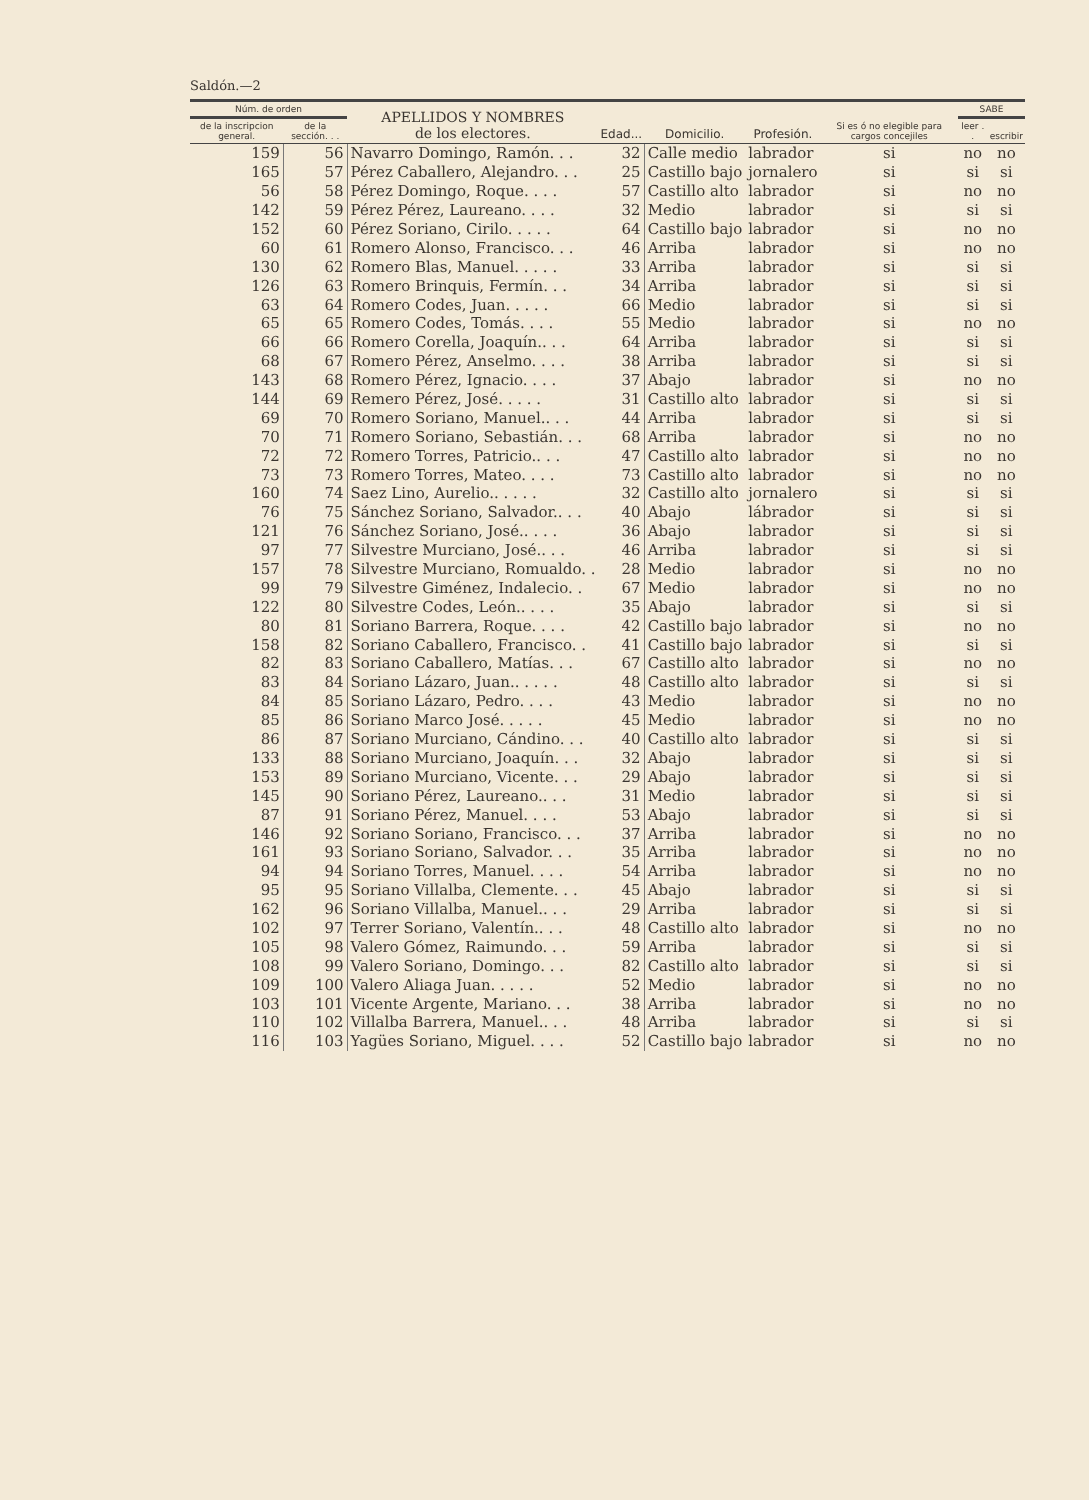Saldón.—2
| Núm. de orden | | APELLIDOS Y NOMBRES de los electores. | Edad... | Domicilio. | Profesión. | Si es ó no elegible para cargos concejiles | SABE | |
| --- | --- | --- | --- | --- | --- | --- | --- | --- |
| de la inscripcion general. | de la sección. . . | | | | | | leer . . | escribir |
| 159 | 56 | Navarro Domingo, Ramón. . . | 32 | Calle medio | labrador | si | no | no |
| 165 | 57 | Pérez Caballero, Alejandro. . . | 25 | Castillo bajo | jornalero | si | si | si |
| 56 | 58 | Pérez Domingo, Roque. . . . | 57 | Castillo alto | labrador | si | no | no |
| 142 | 59 | Pérez Pérez, Laureano. . . . | 32 | Medio | labrador | si | si | si |
| 152 | 60 | Pérez Soriano, Cirilo. . . . . | 64 | Castillo bajo | labrador | si | no | no |
| 60 | 61 | Romero Alonso, Francisco. . . | 46 | Arriba | labrador | si | no | no |
| 130 | 62 | Romero Blas, Manuel. . . . . | 33 | Arriba | labrador | si | si | si |
| 126 | 63 | Romero Brinquis, Fermín. . . | 34 | Arriba | labrador | si | si | si |
| 63 | 64 | Romero Codes, Juan. . . . . | 66 | Medio | labrador | si | si | si |
| 65 | 65 | Romero Codes, Tomás. . . . | 55 | Medio | labrador | si | no | no |
| 66 | 66 | Romero Corella, Joaquín.. . . | 64 | Arriba | labrador | si | si | si |
| 68 | 67 | Romero Pérez, Anselmo. . . . | 38 | Arriba | labrador | si | si | si |
| 143 | 68 | Romero Pérez, Ignacio. . . . | 37 | Abajo | labrador | si | no | no |
| 144 | 69 | Remero Pérez, José. . . . . | 31 | Castillo alto | labrador | si | si | si |
| 69 | 70 | Romero Soriano, Manuel.. . . | 44 | Arriba | labrador | si | si | si |
| 70 | 71 | Romero Soriano, Sebastián. . . | 68 | Arriba | labrador | si | no | no |
| 72 | 72 | Romero Torres, Patricio.. . . | 47 | Castillo alto | labrador | si | no | no |
| 73 | 73 | Romero Torres, Mateo. . . . | 73 | Castillo alto | labrador | si | no | no |
| 160 | 74 | Saez Lino, Aurelio.. . . . . | 32 | Castillo alto | jornalero | si | si | si |
| 76 | 75 | Sánchez Soriano, Salvador.. . . | 40 | Abajo | lábrador | si | si | si |
| 121 | 76 | Sánchez Soriano, José.. . . . | 36 | Abajo | labrador | si | si | si |
| 97 | 77 | Silvestre Murciano, José.. . . | 46 | Arriba | labrador | si | si | si |
| 157 | 78 | Silvestre Murciano, Romualdo. . | 28 | Medio | labrador | si | no | no |
| 99 | 79 | Silvestre Giménez, Indalecio. . | 67 | Medio | labrador | si | no | no |
| 122 | 80 | Silvestre Codes, León.. . . . | 35 | Abajo | labrador | si | si | si |
| 80 | 81 | Soriano Barrera, Roque. . . . | 42 | Castillo bajo | labrador | si | no | no |
| 158 | 82 | Soriano Caballero, Francisco. . | 41 | Castillo bajo | labrador | si | si | si |
| 82 | 83 | Soriano Caballero, Matías. . . | 67 | Castillo alto | labrador | si | no | no |
| 83 | 84 | Soriano Lázaro, Juan.. . . . . | 48 | Castillo alto | labrador | si | si | si |
| 84 | 85 | Soriano Lázaro, Pedro. . . . | 43 | Medio | labrador | si | no | no |
| 85 | 86 | Soriano Marco José. . . . . | 45 | Medio | labrador | si | no | no |
| 86 | 87 | Soriano Murciano, Cándino. . . | 40 | Castillo alto | labrador | si | si | si |
| 133 | 88 | Soriano Murciano, Joaquín. . . | 32 | Abajo | labrador | si | si | si |
| 153 | 89 | Soriano Murciano, Vicente. . . | 29 | Abajo | labrador | si | si | si |
| 145 | 90 | Soriano Pérez, Laureano.. . . | 31 | Medio | labrador | si | si | si |
| 87 | 91 | Soriano Pérez, Manuel. . . . | 53 | Abajo | labrador | si | si | si |
| 146 | 92 | Soriano Soriano, Francisco. . . | 37 | Arriba | labrador | si | no | no |
| 161 | 93 | Soriano Soriano, Salvador. . . | 35 | Arriba | labrador | si | no | no |
| 94 | 94 | Soriano Torres, Manuel. . . . | 54 | Arriba | labrador | si | no | no |
| 95 | 95 | Soriano Villalba, Clemente. . . | 45 | Abajo | labrador | si | si | si |
| 162 | 96 | Soriano Villalba, Manuel.. . . | 29 | Arriba | labrador | si | si | si |
| 102 | 97 | Terrer Soriano, Valentín.. . . | 48 | Castillo alto | labrador | si | no | no |
| 105 | 98 | Valero Gómez, Raimundo. . . | 59 | Arriba | labrador | si | si | si |
| 108 | 99 | Valero Soriano, Domingo. . . | 82 | Castillo alto | labrador | si | si | si |
| 109 | 100 | Valero Aliaga Juan. . . . . | 52 | Medio | labrador | si | no | no |
| 103 | 101 | Vicente Argente, Mariano. . . | 38 | Arriba | labrador | si | no | no |
| 110 | 102 | Villalba Barrera, Manuel.. . . | 48 | Arriba | labrador | si | si | si |
| 116 | 103 | Yagües Soriano, Miguel. . . . | 52 | Castillo bajo | labrador | si | no | no |